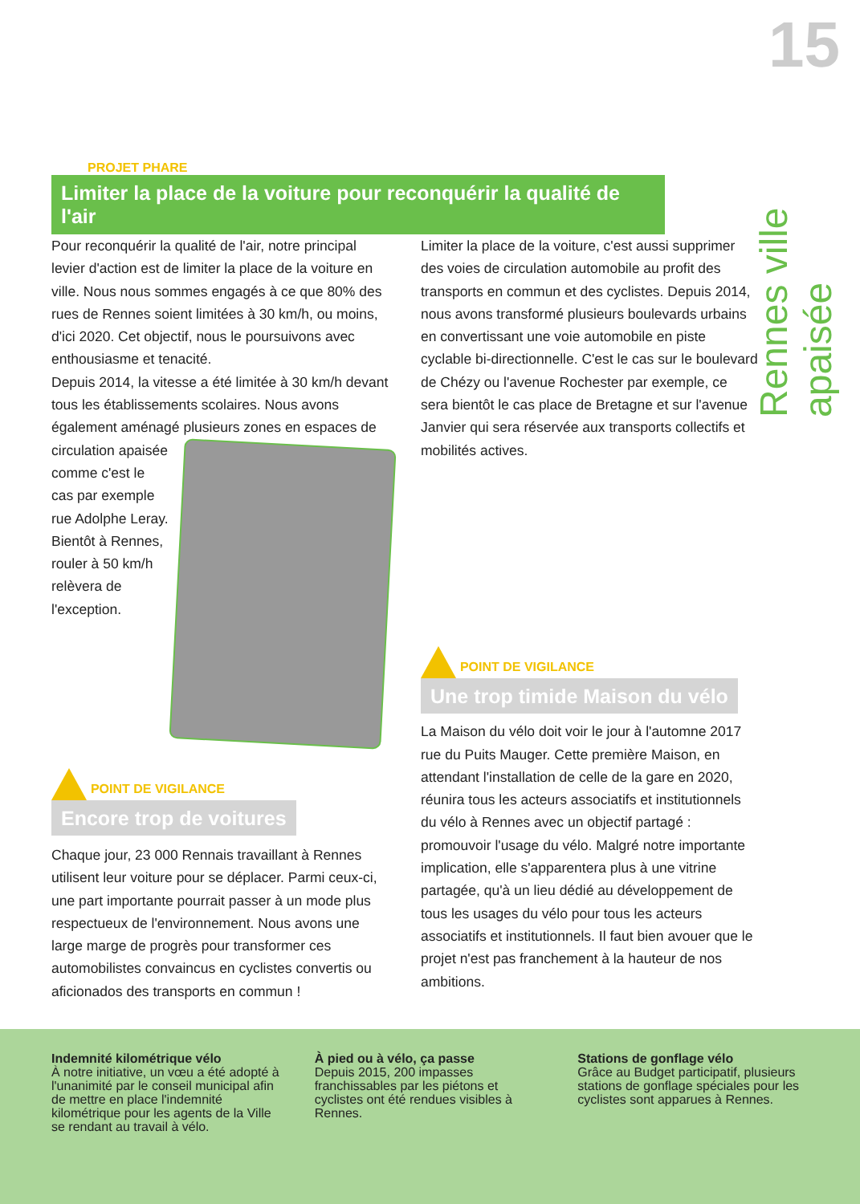15
Rennes ville apaisée
PROJET PHARE
Limiter la place de la voiture pour reconquérir la qualité de l'air
Pour reconquérir la qualité de l'air, notre principal levier d'action est de limiter la place de la voiture en ville. Nous nous sommes engagés à ce que 80% des rues de Rennes soient limitées à 30 km/h, ou moins, d'ici 2020. Cet objectif, nous le poursuivons avec enthousiasme et tenacité.
Depuis 2014, la vitesse a été limitée à 30 km/h devant tous les établissements scolaires. Nous avons également aménagé plusieurs zones en espaces de circulation apaisée comme c'est le cas par exemple rue Adolphe Leray. Bientôt à Rennes, rouler à 50 km/h relèvera de l'exception.
POINT DE VIGILANCE
Encore trop de voitures
Chaque jour, 23 000 Rennais travaillant à Rennes utilisent leur voiture pour se déplacer. Parmi ceux-ci, une part importante pourrait passer à un mode plus respectueux de l'environnement. Nous avons une large marge de progrès pour transformer ces automobilistes convaincus en cyclistes convertis ou aficionados des transports en commun !
Limiter la place de la voiture, c'est aussi supprimer des voies de circulation automobile au profit des transports en commun et des cyclistes. Depuis 2014, nous avons transformé plusieurs boulevards urbains en convertissant une voie automobile en piste cyclable bi-directionnelle. C'est le cas sur le boulevard de Chézy ou l'avenue Rochester par exemple, ce sera bientôt le cas place de Bretagne et sur l'avenue Janvier qui sera réservée aux transports collectifs et mobilités actives.
POINT DE VIGILANCE
Une trop timide Maison du vélo
La Maison du vélo doit voir le jour à l'automne 2017 rue du Puits Mauger. Cette première Maison, en attendant l'installation de celle de la gare en 2020, réunira tous les acteurs associatifs et institutionnels du vélo à Rennes avec un objectif partagé : promouvoir l'usage du vélo. Malgré notre importante implication, elle s'apparentera plus à une vitrine partagée, qu'à un lieu dédié au développement de tous les usages du vélo pour tous les acteurs associatifs et institutionnels. Il faut bien avouer que le projet n'est pas franchement à la hauteur de nos ambitions.
Indemnité kilométrique vélo
À notre initiative, un vœu a été adopté à l'unanimité par le conseil municipal afin de mettre en place l'indemnité kilométrique pour les agents de la Ville se rendant au travail à vélo.
À pied ou à vélo, ça passe
Depuis 2015, 200 impasses franchissables par les piétons et cyclistes ont été rendues visibles à Rennes.
Stations de gonflage vélo
Grâce au Budget participatif, plusieurs stations de gonflage spéciales pour les cyclistes sont apparues à Rennes.